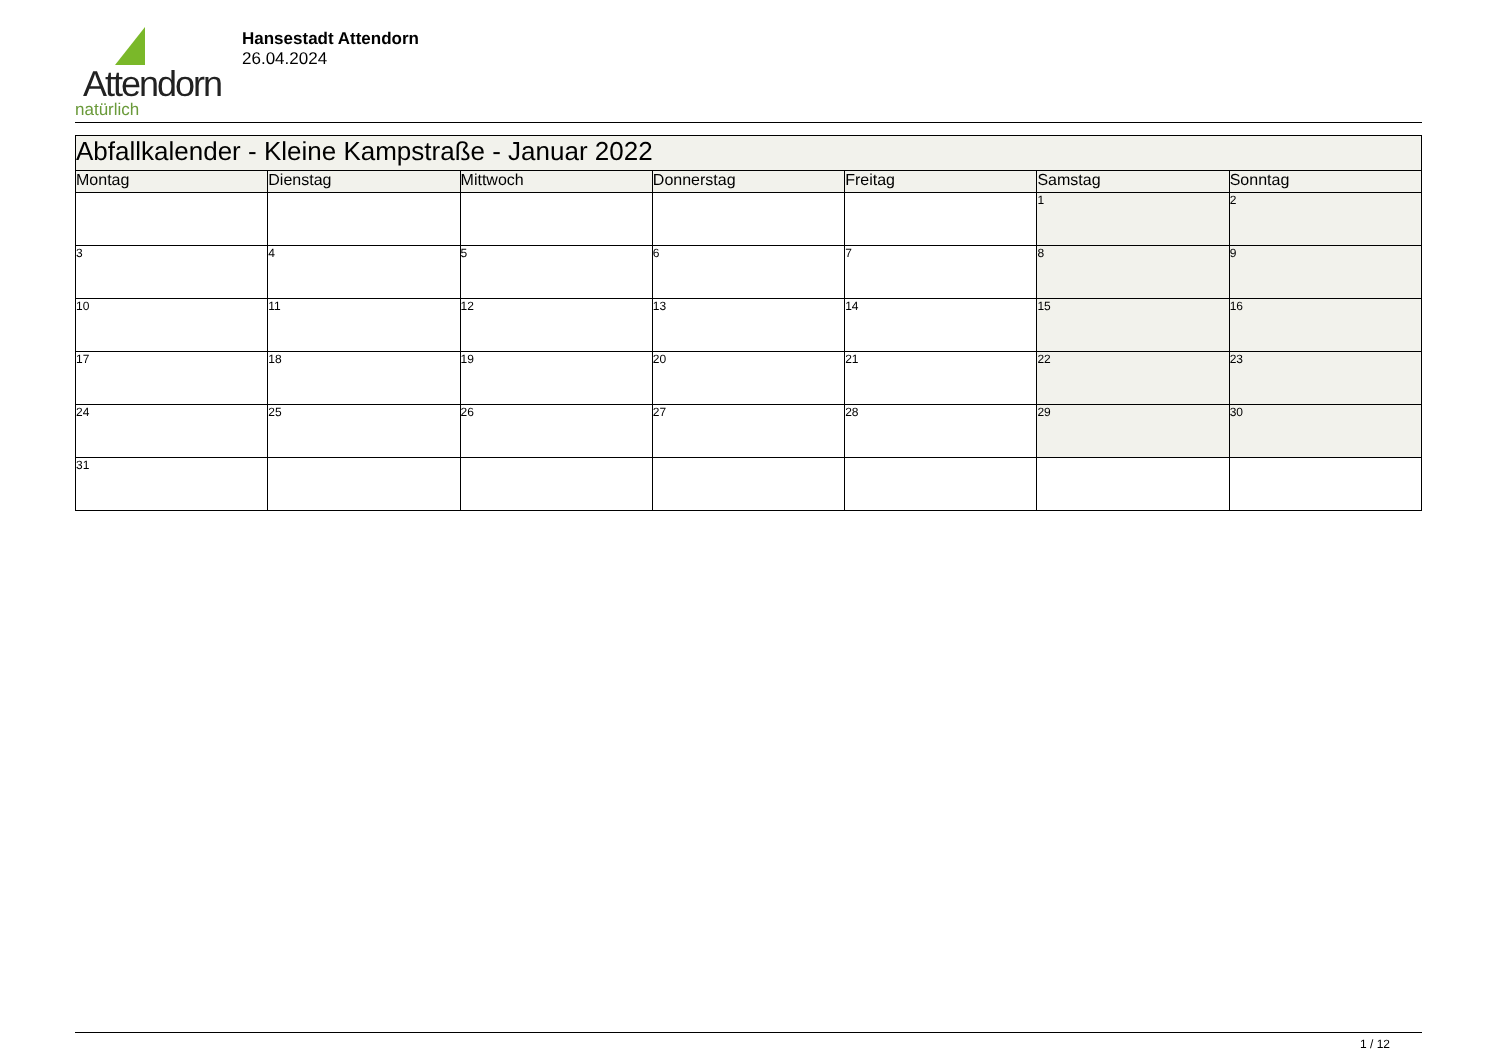Attendorn
natürlich
Hansestadt Attendorn
26.04.2024
| Abfallkalender - Kleine Kampstraße - Januar 2022 | | | | | | |
| --- | --- | --- | --- | --- | --- | --- |
| Montag | Dienstag | Mittwoch | Donnerstag | Freitag | Samstag | Sonntag |
| | | | | | 1 | 2 |
| 3 | 4 | 5 | 6 | 7 | 8 | 9 |
| 10 | 11 | 12 | 13 | 14 | 15 | 16 |
| 17 | 18 | 19 | 20 | 21 | 22 | 23 |
| 24 | 25 | 26 | 27 | 28 | 29 | 30 |
| 31 | | | | | | |
1 / 12